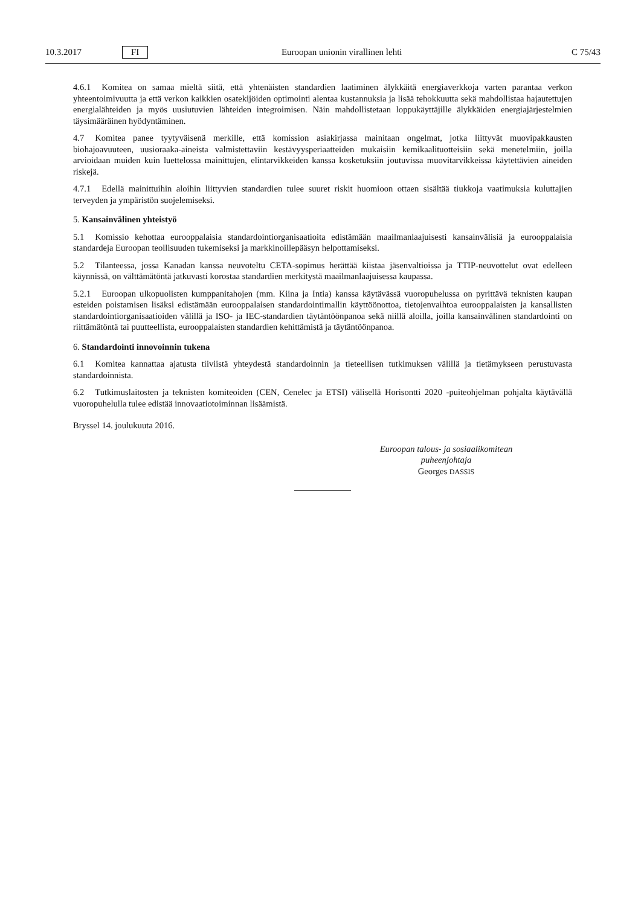10.3.2017 FI Euroopan unionin virallinen lehti C 75/43
4.6.1 Komitea on samaa mieltä siitä, että yhtenäisten standardien laatiminen älykkäitä energiaverkkoja varten parantaa verkon yhteentoimivuutta ja että verkon kaikkien osatekijöiden optimointi alentaa kustannuksia ja lisää tehokkuutta sekä mahdollistaa hajautettujen energialähteiden ja myös uusiutuvien lähteiden integroimisen. Näin mahdollistetaan loppukäyttäjille älykkäiden energiajärjestelmien täysimääräinen hyödyntäminen.
4.7 Komitea panee tyytyväisenä merkille, että komission asiakirjassa mainitaan ongelmat, jotka liittyvät muovipakkausten biohajoavuuteen, uusioraaka-aineista valmistettaviin kestävyysperiaatteiden mukaisiin kemikaalituotteisiin sekä menetelmiin, joilla arvioidaan muiden kuin luettelossa mainittujen, elintarvikkeiden kanssa kosketuksiin joutuvissa muovitarvikkeissa käytettävien aineiden riskejä.
4.7.1 Edellä mainittuihin aloihin liittyvien standardien tulee suuret riskit huomioon ottaen sisältää tiukkoja vaatimuksia kuluttajien terveyden ja ympäristön suojelemiseksi.
5. Kansainvälinen yhteistyö
5.1 Komissio kehottaa eurooppalaisia standardointiorganisaatioita edistämään maailmanlaajuisesti kansainvälisiä ja eurooppalaisia standardeja Euroopan teollisuuden tukemiseksi ja markkinoillepääsyn helpottamiseksi.
5.2 Tilanteessa, jossa Kanadan kanssa neuvoteltu CETA-sopimus herättää kiistaa jäsenvaltioissa ja TTIP-neuvottelut ovat edelleen käynnissä, on välttämätöntä jatkuvasti korostaa standardien merkitystä maailmanlaajuisessa kaupassa.
5.2.1 Euroopan ulkopuolisten kumppanitahojen (mm. Kiina ja Intia) kanssa käytävässä vuoropuhelussa on pyrittävä teknisten kaupan esteiden poistamisen lisäksi edistämään eurooppalaisen standardointimallin käyttöönottoa, tietojenvaihtoa eurooppalaisten ja kansallisten standardointiorganisaatioiden välillä ja ISO- ja IEC-standardien täytäntöönpanoa sekä niillä aloilla, joilla kansainvälinen standardointi on riittämätöntä tai puutteellista, eurooppalaisten standardien kehittämistä ja täytäntöönpanoa.
6. Standardointi innovoinnin tukena
6.1 Komitea kannattaa ajatusta tiiviistä yhteydestä standardoinnin ja tieteellisen tutkimuksen välillä ja tietämykseen perustuvasta standardoinnista.
6.2 Tutkimuslaitosten ja teknisten komiteoiden (CEN, Cenelec ja ETSI) välisellä Horisontti 2020 -puiteohjelman pohjalta käytävällä vuoropuhelulla tulee edistää innovaatiotoiminnan lisäämistä.
Bryssel 14. joulukuuta 2016.
Euroopan talous- ja sosiaalikomitean
puheenjohtaja
Georges DASSIS